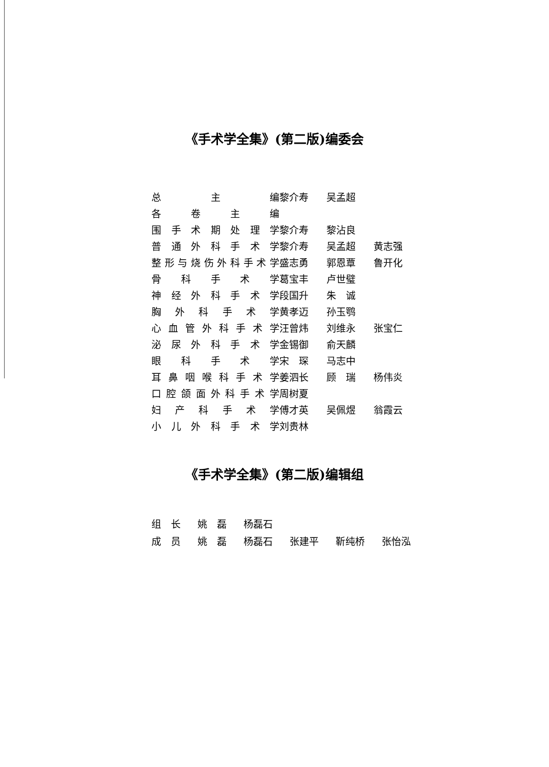《手术学全集》(第二版)编委会
| 总主编 | 黎介寿 | 吴孟超 | |
| 各卷主编 | | | |
| 围手术期处理学 | 黎介寿 | 黎沾良 | |
| 普通外科手术学 | 黎介寿 | 吴孟超 | 黄志强 |
| 整形与烧伤外科手术学 | 盛志勇 | 郭恩覃 | 鲁开化 |
| 骨科手术学 | 葛宝丰 | 卢世璧 | |
| 神经外科手术学 | 段国升 | 朱 诚 | |
| 胸外科手术学 | 黄孝迈 | 孙玉鹗 | |
| 心血管外科手术学 | 汪曾炜 | 刘维永 | 张宝仁 |
| 泌尿外科手术学 | 金锡御 | 俞天麟 | |
| 眼科手术学 | 宋 琛 | 马志中 | |
| 耳鼻咽喉科手术学 | 姜泗长 | 顾 瑞 | 杨伟炎 |
| 口腔颌面外科手术学 | 周树夏 | | |
| 妇产科手术学 | 傅才英 | 吴佩煜 | 翁霞云 |
| 小儿外科手术学 | 刘贵林 | | |
《手术学全集》(第二版)编辑组
| 组 长 | 姚 磊 | 杨磊石 | | | |
| 成 员 | 姚 磊 | 杨磊石 | 张建平 | 靳纯桥 | 张怡泓 |